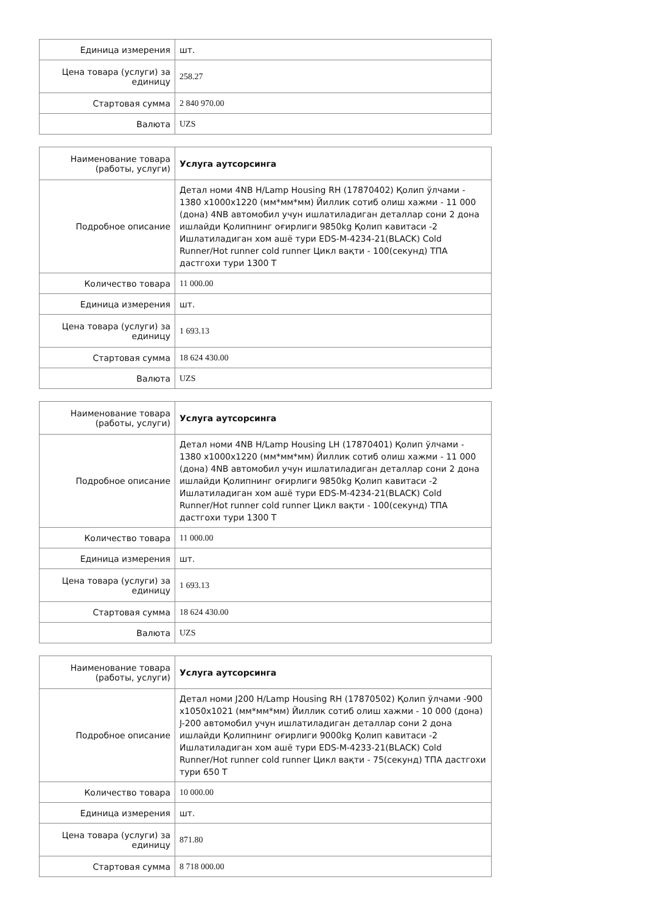| Единица измерения | шт. |
| Цена товара (услуги) за единицу | 258.27 |
| Стартовая сумма | 2 840 970.00 |
| Валюта | UZS |
| Наименование товара (работы, услуги) | Услуга аутсорсинга |
| --- | --- |
| Подробное описание | Детал номи 4NB H/Lamp Housing RH (17870402) Қолип ўлчами - 1380 x1000x1220 (мм*мм*мм) Йиллик сотиб олиш хажми - 11 000 (дона) 4NB автомобил учун ишлатиладиган деталлар сони 2 дона ишлайди Қолипнинг оғирлиги 9850kg Қолип кавитаси -2 Ишлатиладиган хом ашё тури EDS-M-4234-21(BLACK) Cold Runner/Hot runner cold runner Цикл вақти - 100(секунд) ТПА дастгохи тури 1300 T |
| Количество товара | 11 000.00 |
| Единица измерения | шт. |
| Цена товара (услуги) за единицу | 1 693.13 |
| Стартовая сумма | 18 624 430.00 |
| Валюта | UZS |
| Наименование товара (работы, услуги) | Услуга аутсорсинга |
| --- | --- |
| Подробное описание | Детал номи 4NB H/Lamp Housing LH (17870401) Қолип ўлчами - 1380 x1000x1220 (мм*мм*мм) Йиллик сотиб олиш хажми - 11 000 (дона) 4NB автомобил учун ишлатиладиган деталлар сони 2 дона ишлайди Қолипнинг оғирлиги 9850kg Қолип кавитаси -2 Ишлатиладиган хом ашё тури EDS-M-4234-21(BLACK) Cold Runner/Hot runner cold runner Цикл вақти - 100(секунд) ТПА дастгохи тури 1300 T |
| Количество товара | 11 000.00 |
| Единица измерения | шт. |
| Цена товара (услуги) за единицу | 1 693.13 |
| Стартовая сумма | 18 624 430.00 |
| Валюта | UZS |
| Наименование товара (работы, услуги) | Услуга аутсорсинга |
| --- | --- |
| Подробное описание | Детал номи J200 H/Lamp Housing RH (17870502) Қолип ўлчами -900 x1050x1021 (мм*мм*мм) Йиллик сотиб олиш хажми - 10 000 (дона) J-200 автомобил учун ишлатиладиган деталлар сони 2 дона ишлайди Қолипнинг оғирлиги 9000kg Қолип кавитаси -2 Ишлатиладиган хом ашё тури EDS-M-4233-21(BLACK) Cold Runner/Hot runner cold runner Цикл вақти - 75(секунд) ТПА дастгохи тури 650 T |
| Количество товара | 10 000.00 |
| Единица измерения | шт. |
| Цена товара (услуги) за единицу | 871.80 |
| Стартовая сумма | 8 718 000.00 |